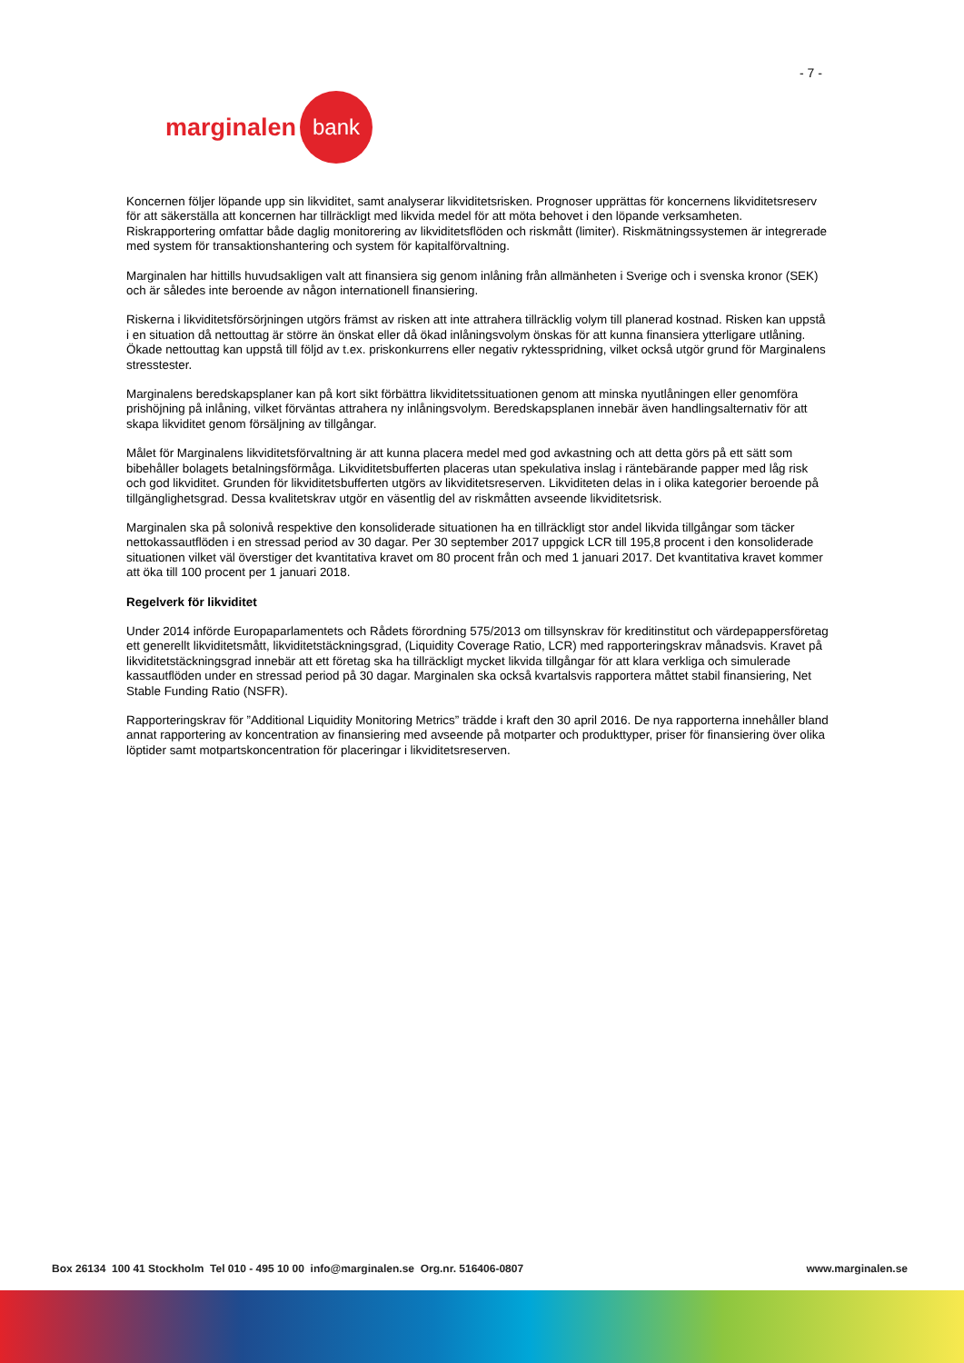- 7 -
marginalen bank
Koncernen följer löpande upp sin likviditet, samt analyserar likviditetsrisken. Prognoser upprättas för koncernens likviditetsreserv för att säkerställa att koncernen har tillräckligt med likvida medel för att möta behovet i den löpande verksamheten. Riskrapportering omfattar både daglig monitorering av likviditetsflöden och riskmått (limiter). Riskmätningssystemen är integrerade med system för transaktionshantering och system för kapitalförvaltning.
Marginalen har hittills huvudsakligen valt att finansiera sig genom inlåning från allmänheten i Sverige och i svenska kronor (SEK) och är således inte beroende av någon internationell finansiering.
Riskerna i likviditetsförsörjningen utgörs främst av risken att inte attrahera tillräcklig volym till planerad kostnad. Risken kan uppstå i en situation då nettouttag är större än önskat eller då ökad inlåningsvolym önskas för att kunna finansiera ytterligare utlåning. Ökade nettouttag kan uppstå till följd av t.ex. priskonkurrens eller negativ ryktesspridning, vilket också utgör grund för Marginalens stresstester.
Marginalens beredskapsplaner kan på kort sikt förbättra likviditetssituationen genom att minska nyutlåningen eller genomföra prishöjning på inlåning, vilket förväntas attrahera ny inlåningsvolym. Beredskapsplanen innebär även handlingsalternativ för att skapa likviditet genom försäljning av tillgångar.
Målet för Marginalens likviditetsförvaltning är att kunna placera medel med god avkastning och att detta görs på ett sätt som bibehåller bolagets betalningsförmåga. Likviditetsbufferten placeras utan spekulativa inslag i räntebärande papper med låg risk och god likviditet. Grunden för likviditetsbufferten utgörs av likviditetsreserven. Likviditeten delas in i olika kategorier beroende på tillgänglighetsgrad. Dessa kvalitetskrav utgör en väsentlig del av riskmåtten avseende likviditetsrisk.
Marginalen ska på solonivå respektive den konsoliderade situationen ha en tillräckligt stor andel likvida tillgångar som täcker nettokassautflöden i en stressad period av 30 dagar. Per 30 september 2017 uppgick LCR till 195,8 procent i den konsoliderade situationen vilket väl överstiger det kvantitativa kravet om 80 procent från och med 1 januari 2017. Det kvantitativa kravet kommer att öka till 100 procent per 1 januari 2018.
Regelverk för likviditet
Under 2014 införde Europaparlamentets och Rådets förordning 575/2013 om tillsynskrav för kreditinstitut och värdepappersföretag ett generellt likviditetsmått, likviditetstäckningsgrad, (Liquidity Coverage Ratio, LCR) med rapporteringskrav månadsvis. Kravet på likviditetstäckningsgrad innebär att ett företag ska ha tillräckligt mycket likvida tillgångar för att klara verkliga och simulerade kassautflöden under en stressad period på 30 dagar. Marginalen ska också kvartalsvis rapportera måttet stabil finansiering, Net Stable Funding Ratio (NSFR).
Rapporteringskrav för ”Additional Liquidity Monitoring Metrics” trädde i kraft den 30 april 2016. De nya rapporterna innehåller bland annat rapportering av koncentration av finansiering med avseende på motparter och produkttyper, priser för finansiering över olika löptider samt motpartskoncentration för placeringar i likviditetsreserven.
Box 26134 100 41 Stockholm Tel 010 - 495 10 00 info@marginalen.se Org.nr. 516406-0807 www.marginalen.se